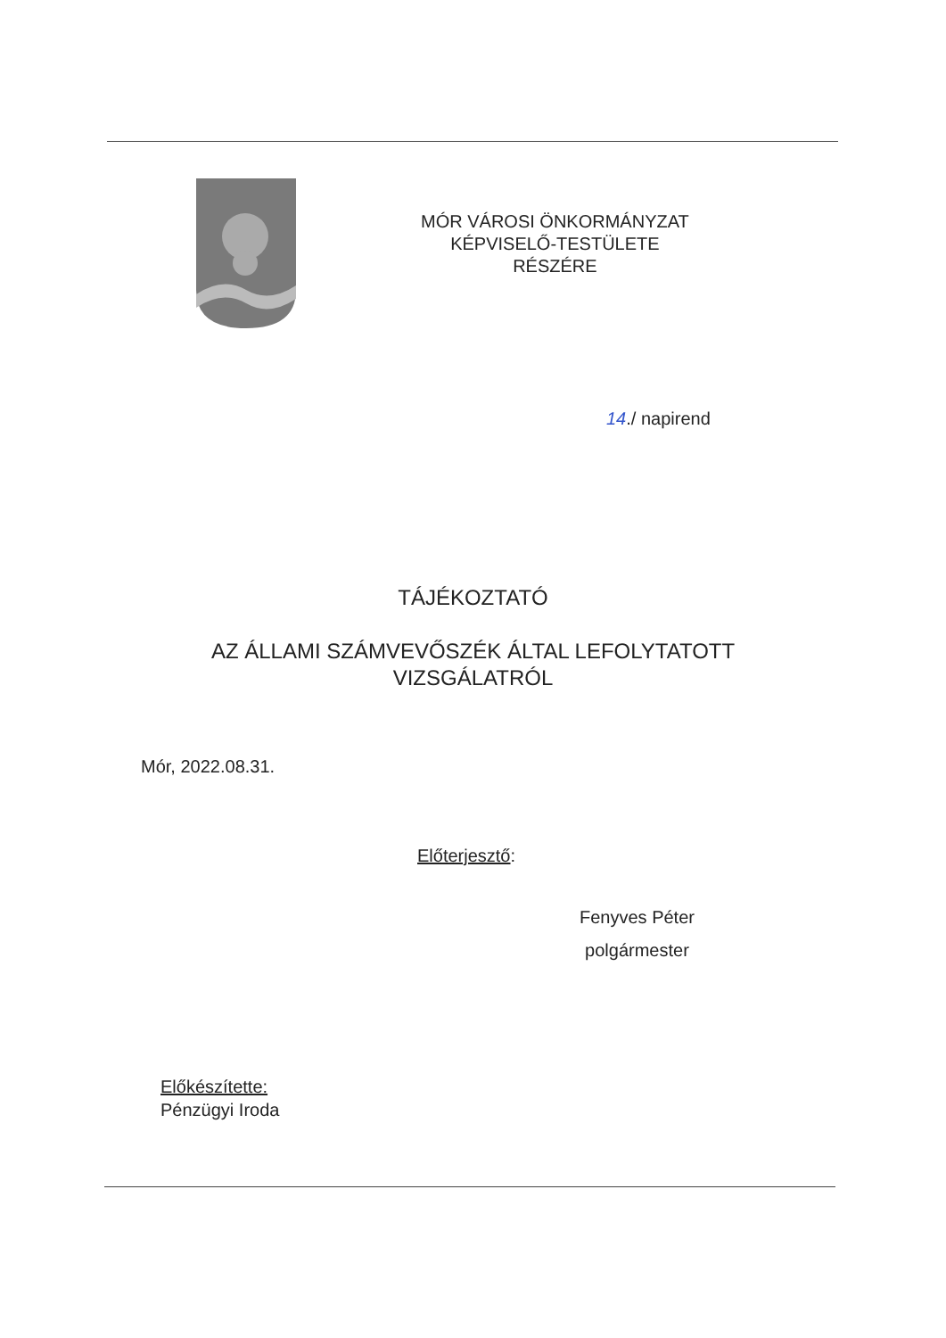MÓR VÁROSI ÖNKORMÁNYZAT
KÉPVISELŐ-TESTÜLETE
RÉSZÉRE
14./ napirend
TÁJÉKOZTATÓ
AZ ÁLLAMI SZÁMVEVŐSZÉK ÁLTAL LEFOLYTATOTT
VIZSGÁLATRÓL
Mór, 2022.08.31.
Előterjesztő:
Fenyves Péter
polgármester
Előkészítette:
Pénzügyi Iroda